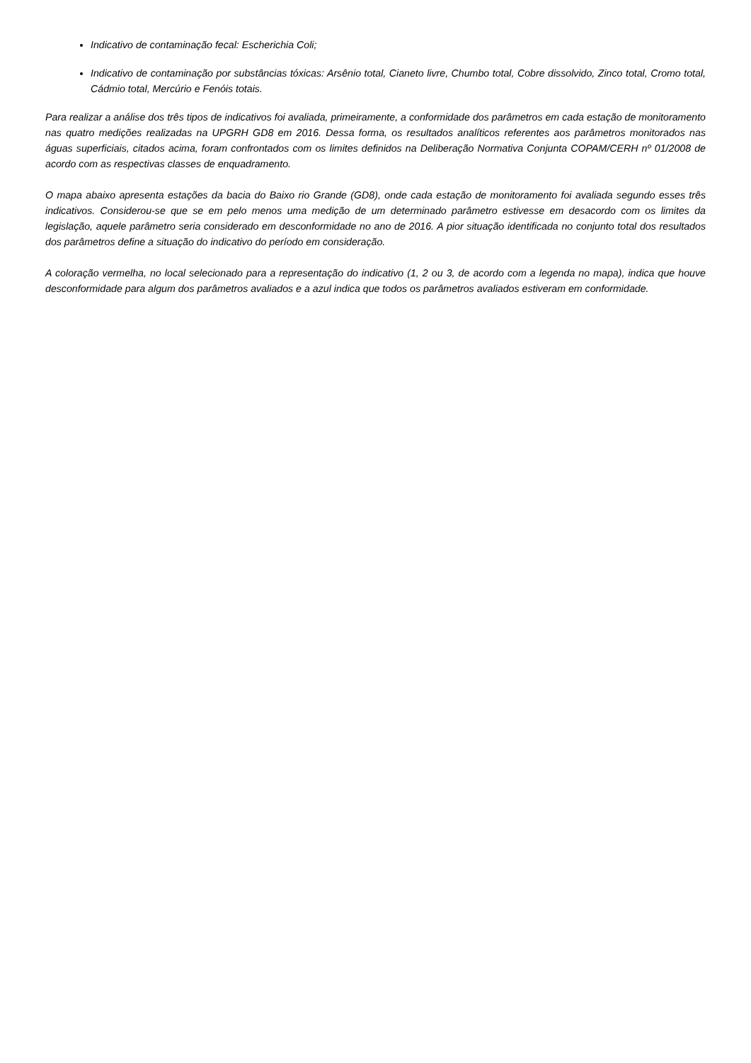Indicativo de contaminação fecal: Escherichia Coli;
Indicativo de contaminação por substâncias tóxicas: Arsênio total, Cianeto livre, Chumbo total, Cobre dissolvido, Zinco total, Cromo total, Cádmio total, Mercúrio e Fenóis totais.
Para realizar a análise dos três tipos de indicativos foi avaliada, primeiramente, a conformidade dos parâmetros em cada estação de monitoramento nas quatro medições realizadas na UPGRH GD8 em 2016. Dessa forma, os resultados analíticos referentes aos parâmetros monitorados nas águas superficiais, citados acima, foram confrontados com os limites definidos na Deliberação Normativa Conjunta COPAM/CERH nº 01/2008 de acordo com as respectivas classes de enquadramento.
O mapa abaixo apresenta estações da bacia do Baixo rio Grande (GD8), onde cada estação de monitoramento foi avaliada segundo esses três indicativos. Considerou-se que se em pelo menos uma medição de um determinado parâmetro estivesse em desacordo com os limites da legislação, aquele parâmetro seria considerado em desconformidade no ano de 2016. A pior situação identificada no conjunto total dos resultados dos parâmetros define a situação do indicativo do período em consideração.
A coloração vermelha, no local selecionado para a representação do indicativo (1, 2 ou 3, de acordo com a legenda no mapa), indica que houve desconformidade para algum dos parâmetros avaliados e a azul indica que todos os parâmetros avaliados estiveram em conformidade.